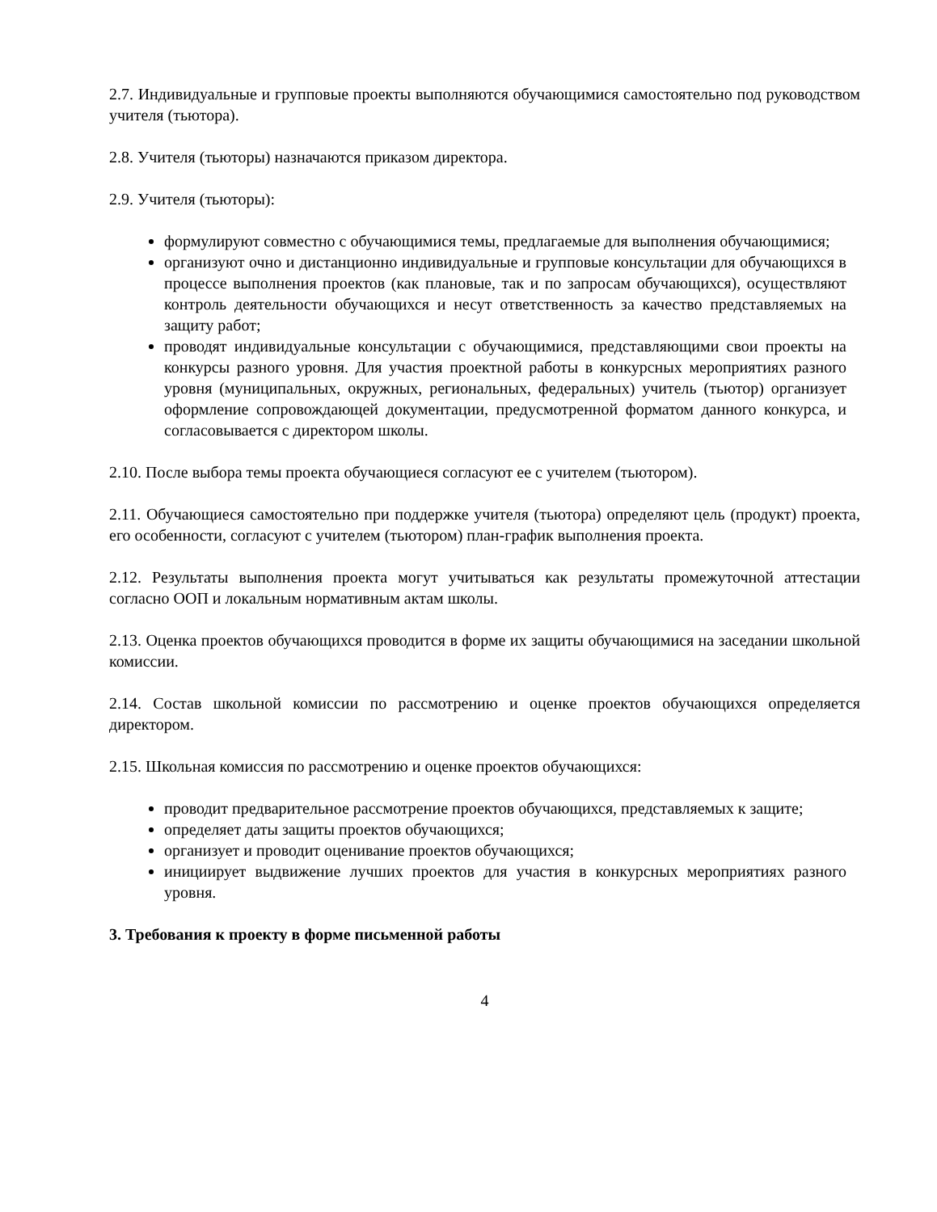2.7. Индивидуальные и групповые проекты выполняются обучающимися самостоятельно под руководством учителя (тьютора).
2.8. Учителя (тьюторы) назначаются приказом директора.
2.9. Учителя (тьюторы):
формулируют совместно с обучающимися темы, предлагаемые для выполнения обучающимися;
организуют очно и дистанционно индивидуальные и групповые консультации для обучающихся в процессе выполнения проектов (как плановые, так и по запросам обучающихся), осуществляют контроль деятельности обучающихся и несут ответственность за качество представляемых на защиту работ;
проводят индивидуальные консультации с обучающимися, представляющими свои проекты на конкурсы разного уровня. Для участия проектной работы в конкурсных мероприятиях разного уровня (муниципальных, окружных, региональных, федеральных) учитель (тьютор) организует оформление сопровождающей документации, предусмотренной форматом данного конкурса, и согласовывается с директором школы.
2.10. После выбора темы проекта обучающиеся согласуют ее с учителем (тьютором).
2.11. Обучающиеся самостоятельно при поддержке учителя (тьютора) определяют цель (продукт) проекта, его особенности, согласуют с учителем (тьютором) план-график выполнения проекта.
2.12. Результаты выполнения проекта могут учитываться как результаты промежуточной аттестации согласно ООП и локальным нормативным актам школы.
2.13. Оценка проектов обучающихся проводится в форме их защиты обучающимися на заседании школьной комиссии.
2.14. Состав школьной комиссии по рассмотрению и оценке проектов обучающихся определяется директором.
2.15. Школьная комиссия по рассмотрению и оценке проектов обучающихся:
проводит предварительное рассмотрение проектов обучающихся, представляемых к защите;
определяет даты защиты проектов обучающихся;
организует и проводит оценивание проектов обучающихся;
инициирует выдвижение лучших проектов для участия в конкурсных мероприятиях разного уровня.
3. Требования к проекту в форме письменной работы
4